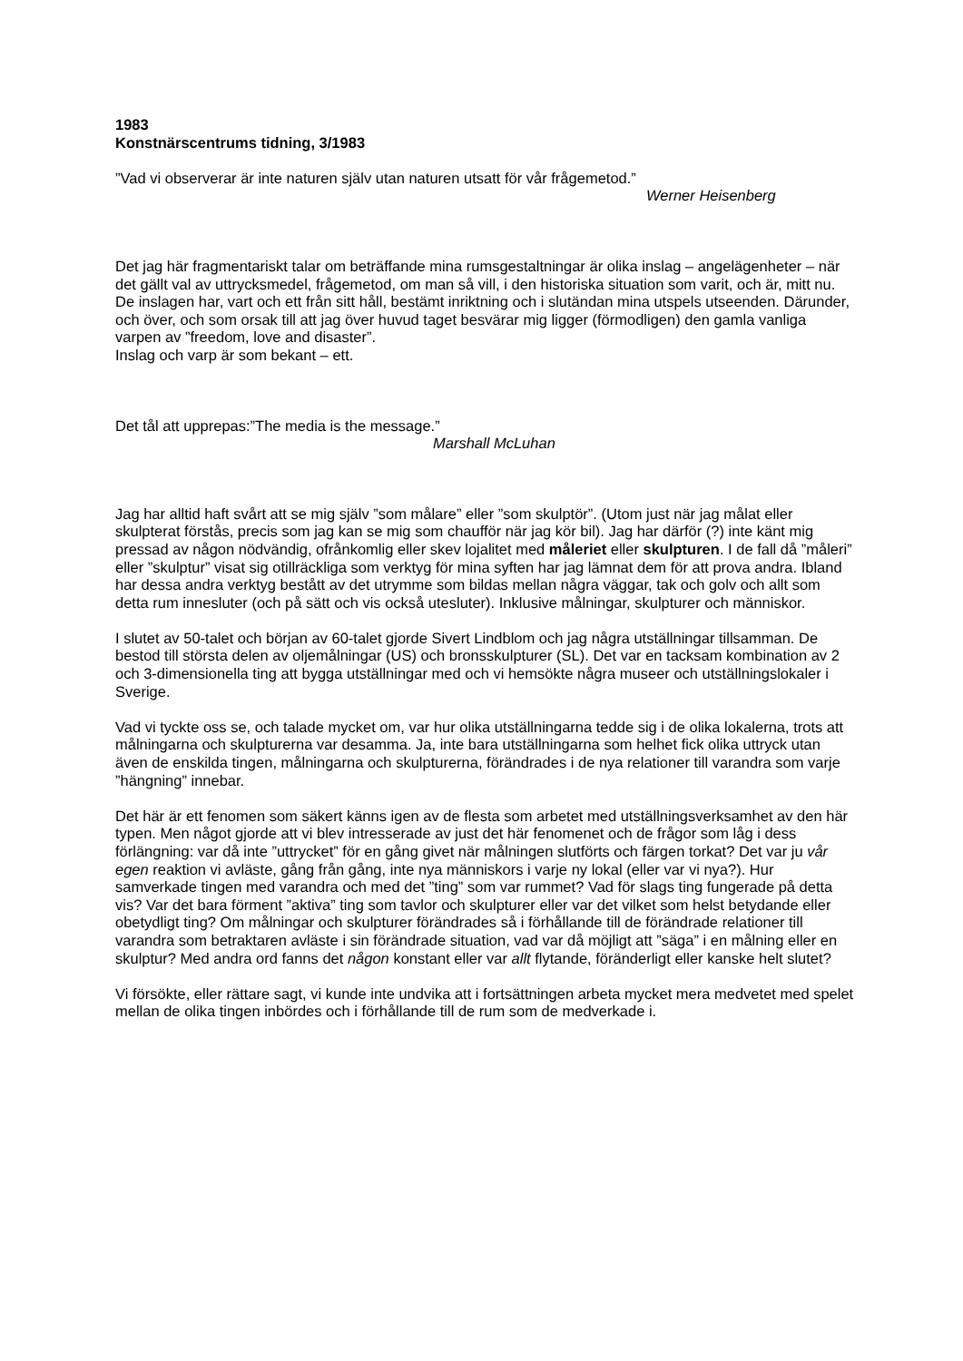1983
Konstnärscentrums tidning, 3/1983
”Vad vi observerar är inte naturen själv utan naturen utsatt för vår frågemetod.”
Werner Heisenberg
Det jag här fragmentariskt talar om beträffande mina rumsgestaltningar är olika inslag – angelägenheter – när det gällt val av uttrycksmedel, frågemetod, om man så vill, i den historiska situation som varit, och är, mitt nu. De inslagen har, vart och ett från sitt håll, bestämt inriktning och i slutändan mina utspels utseenden. Därunder, och över, och som orsak till att jag över huvud taget besvärar mig ligger (förmodligen) den gamla vanliga varpen av ”freedom, love and disaster”.
Inslag och varp är som bekant – ett.
Det tål att upprepas:”The media is the message.”
Marshall McLuhan
Jag har alltid haft svårt att se mig själv ”som målare” eller ”som skulptör”. (Utom just när jag målat eller skulpterat förstås, precis som jag kan se mig som chaufför när jag kör bil). Jag har därför (?) inte känt mig pressad av någon nödvändig, ofrånkomlig eller skev lojalitet med måleriet eller skulpturen. I de fall då ”måleri” eller ”skulptur” visat sig otillräckliga som verktyg för mina syften har jag lämnat dem för att prova andra. Ibland har dessa andra verktyg bestått av det utrymme som bildas mellan några väggar, tak och golv och allt som detta rum innesluter (och på sätt och vis också utesluter). Inklusive målningar, skulpturer och människor.
I slutet av 50-talet och början av 60-talet gjorde Sivert Lindblom och jag några utställningar tillsamman. De bestod till största delen av oljemålningar (US) och bronsskulpturer (SL). Det var en tacksam kombination av 2 och 3-dimensionella ting att bygga utställningar med och vi hemsökte några museer och utställningslokaler i Sverige.
Vad vi tyckte oss se, och talade mycket om, var hur olika utställningarna tedde sig i de olika lokalerna, trots att målningarna och skulpturerna var desamma. Ja, inte bara utställningarna som helhet fick olika uttryck utan även de enskilda tingen, målningarna och skulpturerna, förändrades i de nya relationer till varandra som varje ”hängning” innebar.
Det här är ett fenomen som säkert känns igen av de flesta som arbetet med utställningsverksamhet av den här typen. Men något gjorde att vi blev intresserade av just det här fenomenet och de frågor som låg i dess förlängning: var då inte ”uttrycket” för en gång givet när målningen slutförts och färgen torkat? Det var ju vår egen reaktion vi avläste, gång från gång, inte nya människors i varje ny lokal (eller var vi nya?). Hur samverkade tingen med varandra och med det ”ting” som var rummet? Vad för slags ting fungerade på detta vis? Var det bara förment ”aktiva” ting som tavlor och skulpturer eller var det vilket som helst betydande eller obetydligt ting? Om målningar och skulpturer förändrades så i förhållande till de förändrade relationer till varandra som betraktaren avläste i sin förändrade situation, vad var då möjligt att ”säga” i en målning eller en skulptur? Med andra ord fanns det någon konstant eller var allt flytande, föränderligt eller kanske helt slutet?
Vi försökte, eller rättare sagt, vi kunde inte undvika att i fortsättningen arbeta mycket mera medvetet med spelet mellan de olika tingen inbördes och i förhållande till de rum som de medverkade i.